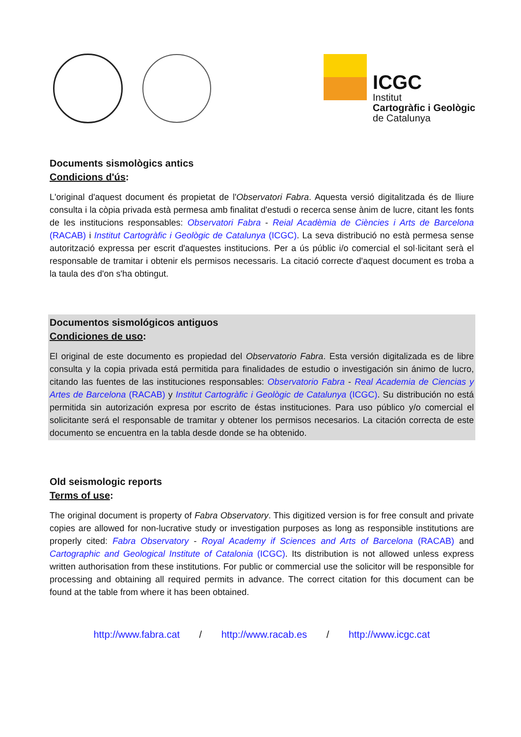ICGC
Institut
Cartogràfic i Geològic
de Catalunya
Documents sismològics antics
Condicions d'ús:
L'original d'aquest document és propietat de l'Observatori Fabra. Aquesta versió digitalitzada és de lliure consulta i la còpia privada està permesa amb finalitat d'estudi o recerca sense ànim de lucre, citant les fonts de les institucions responsables: Observatori Fabra - Reial Acadèmia de Ciències i Arts de Barcelona (RACAB) i Institut Cartogràfic i Geològic de Catalunya (ICGC). La seva distribució no està permesa sense autorització expressa per escrit d'aquestes institucions. Per a ús públic i/o comercial el sol·licitant serà el responsable de tramitar i obtenir els permisos necessaris. La citació correcte d'aquest document es troba a la taula des d'on s'ha obtingut.
Documentos sismológicos antiguos
Condiciones de uso:
El original de este documento es propiedad del Observatorio Fabra. Esta versión digitalizada es de libre consulta y la copia privada está permitida para finalidades de estudio o investigación sin ánimo de lucro, citando las fuentes de las instituciones responsables: Observatorio Fabra - Real Academia de Ciencias y Artes de Barcelona (RACAB) y Institut Cartogràfic i Geològic de Catalunya (ICGC). Su distribución no está permitida sin autorización expresa por escrito de éstas instituciones. Para uso público y/o comercial el solicitante será el responsable de tramitar y obtener los permisos necesarios. La citación correcta de este documento se encuentra en la tabla desde donde se ha obtenido.
Old seismologic reports
Terms of use:
The original document is property of Fabra Observatory. This digitized version is for free consult and private copies are allowed for non-lucrative study or investigation purposes as long as responsible institutions are properly cited: Fabra Observatory - Royal Academy if Sciences and Arts of Barcelona (RACAB) and Cartographic and Geological Institute of Catalonia (ICGC). Its distribution is not allowed unless express written authorisation from these institutions. For public or commercial use the solicitor will be responsible for processing and obtaining all required permits in advance. The correct citation for this document can be found at the table from where it has been obtained.
http://www.fabra.cat / http://www.racab.es / http://www.icgc.cat